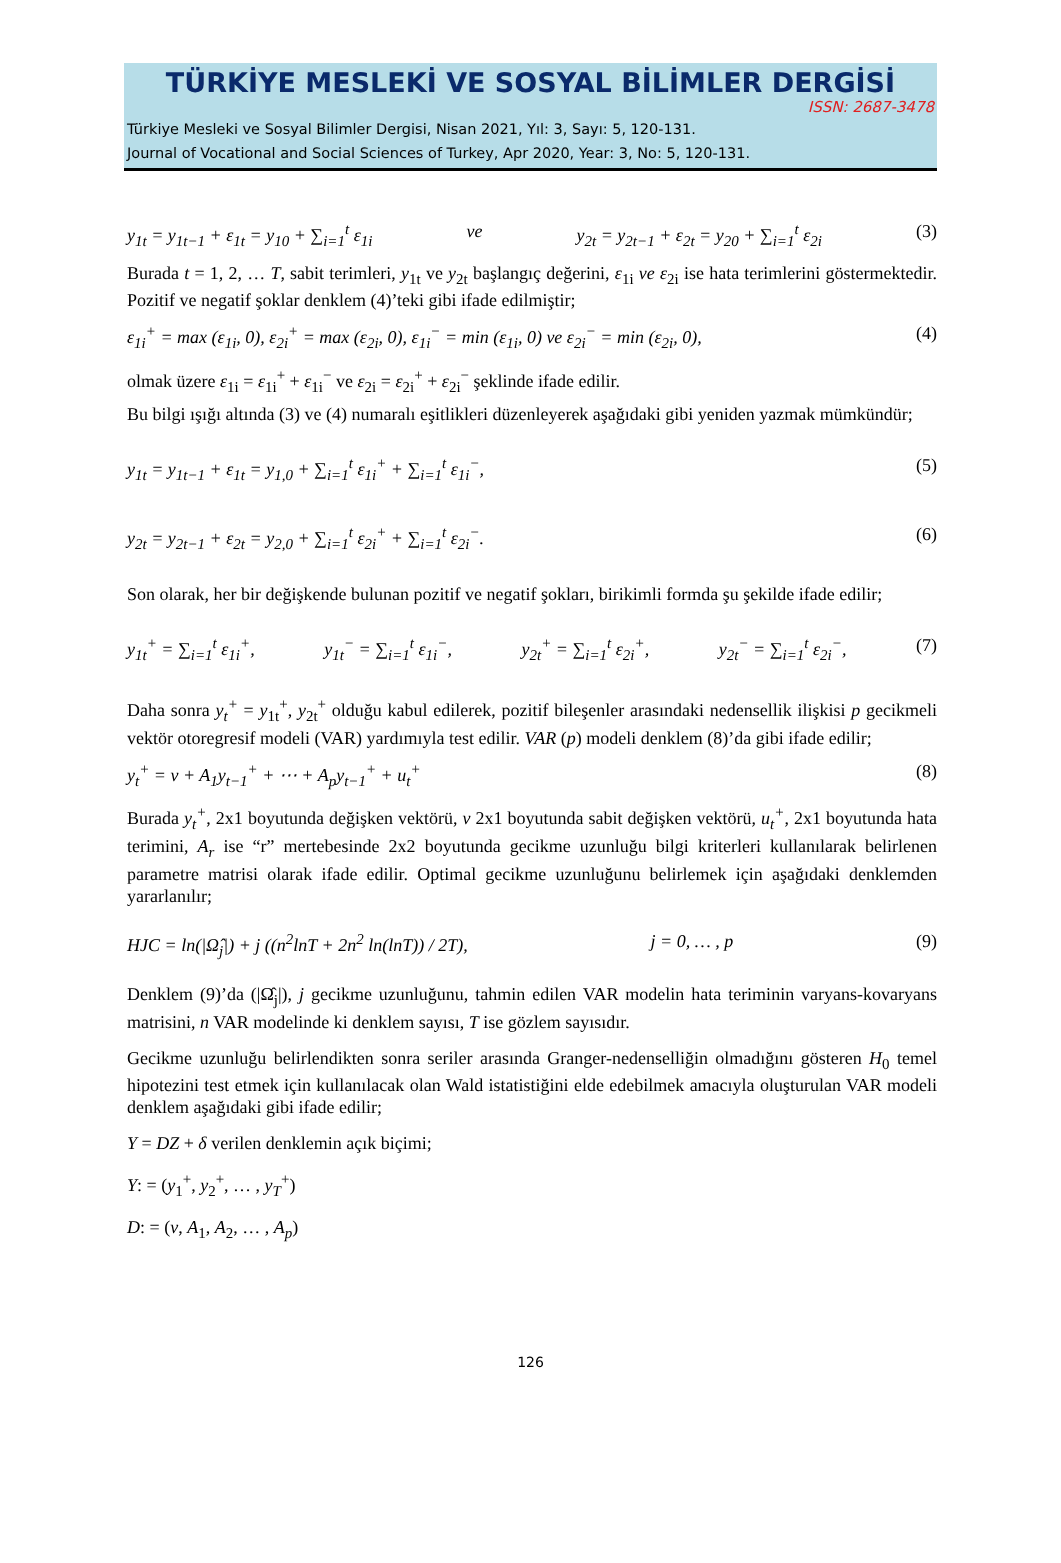TÜRKİYE MESLEKİ VE SOSYAL BİLİMLER DERGİSİ
ISSN: 2687-3478
Türkiye Mesleki ve Sosyal Bilimler Dergisi, Nisan 2021, Yıl: 3, Sayı: 5, 120-131.
Journal of Vocational and Social Sciences of Turkey, Apr 2020, Year: 3, No: 5, 120-131.
y<sub>1t</sub> = y<sub>1t−1</sub> + ε<sub>1t</sub> = y<sub>10</sub> + ∑<sub>i=1</sub><sup>t</sup> ε<sub>1i</sub> ve y<sub>2t</sub> = y<sub>2t−1</sub> + ε<sub>2t</sub> = y<sub>20</sub> + ∑<sub>i=1</sub><sup>t</sup> ε<sub>2i</sub> (3)
Burada t = 1, 2, … T, sabit terimleri, y<sub>1t</sub> ve y<sub>2t</sub> başlangıç değerini, ε<sub>1i</sub> ve ε<sub>2i</sub> ise hata terimlerini göstermektedir. Pozitif ve negatif şoklar denklem (4)’teki gibi ifade edilmiştir;
ε<sub>1i</sub><sup>+</sup> = max (ε<sub>1i</sub>, 0), ε<sub>2i</sub><sup>+</sup> = max (ε<sub>2i</sub>, 0), ε<sub>1i</sub><sup>−</sup> = min (ε<sub>1i</sub>, 0) ve ε<sub>2i</sub><sup>−</sup> = min (ε<sub>2i</sub>, 0), (4)
olmak üzere ε<sub>1i</sub> = ε<sub>1i</sub><sup>+</sup> + ε<sub>1i</sub><sup>−</sup> ve ε<sub>2i</sub> = ε<sub>2i</sub><sup>+</sup> + ε<sub>2i</sub><sup>−</sup> şeklinde ifade edilir.
Bu bilgi ışığı altında (3) ve (4) numaralı eşitlikleri düzenleyerek aşağıdaki gibi yeniden yazmak mümkündür;
y<sub>1t</sub> = y<sub>1t−1</sub> + ε<sub>1t</sub> = y<sub>1,0</sub> + ∑<sub>i=1</sub><sup>t</sup> ε<sub>1i</sub><sup>+</sup> + ∑<sub>i=1</sub><sup>t</sup> ε<sub>1i</sub><sup>−</sup>, (5)
y<sub>2t</sub> = y<sub>2t−1</sub> + ε<sub>2t</sub> = y<sub>2,0</sub> + ∑<sub>i=1</sub><sup>t</sup> ε<sub>2i</sub><sup>+</sup> + ∑<sub>i=1</sub><sup>t</sup> ε<sub>2i</sub><sup>−</sup>. (6)
Son olarak, her bir değişkende bulunan pozitif ve negatif şokları, birikimli formda şu şekilde ifade edilir;
y<sub>1t</sub><sup>+</sup> = ∑<sub>i=1</sub><sup>t</sup> ε<sub>1i</sub><sup>+</sup>, y<sub>1t</sub><sup>−</sup> = ∑<sub>i=1</sub><sup>t</sup> ε<sub>1i</sub><sup>−</sup>, y<sub>2t</sub><sup>+</sup> = ∑<sub>i=1</sub><sup>t</sup> ε<sub>2i</sub><sup>+</sup>, y<sub>2t</sub><sup>−</sup> = ∑<sub>i=1</sub><sup>t</sup> ε<sub>2i</sub><sup>−</sup>, (7)
Daha sonra y<sub>t</sub><sup>+</sup> = y<sub>1t</sub><sup>+</sup>, y<sub>2t</sub><sup>+</sup> olduğu kabul edilerek, pozitif bileşenler arasındaki nedensellik ilişkisi p gecikmeli vektör otoregresif modeli (VAR) yardımıyla test edilir. VAR (p) modeli denklem (8)’da gibi ifade edilir;
y<sub>t</sub><sup>+</sup> = v + A<sub>1</sub>y<sub>t−1</sub><sup>+</sup> + ⋯ + A<sub>p</sub>y<sub>t−1</sub><sup>+</sup> + u<sub>t</sub><sup>+</sup> (8)
Burada y<sub>t</sub><sup>+</sup>, 2x1 boyutunda değişken vektörü, v 2x1 boyutunda sabit değişken vektörü, u<sub>t</sub><sup>+</sup>, 2x1 boyutunda hata terimini, A<sub>r</sub> ise “r” mertebesinde 2x2 boyutunda gecikme uzunluğu bilgi kriterleri kullanılarak belirlenen parametre matrisi olarak ifade edilir. Optimal gecikme uzunluğunu belirlemek için aşağıdaki denklemden yararlanılır;
HJC = ln(|Ω̂<sub>j</sub>|) + j ((n<sup>2</sup>lnT + 2n<sup>2</sup> ln(lnT)) / 2T), j = 0, … , p (9)
Denklem (9)’da (|Ω̂<sub>j</sub>|), j gecikme uzunluğunu, tahmin edilen VAR modelin hata teriminin varyans-kovaryans matrisini, n VAR modelinde ki denklem sayısı, T ise gözlem sayısıdır.
Gecikme uzunluğu belirlendikten sonra seriler arasında Granger-nedenselliğin olmadığını gösteren H<sub>0</sub> temel hipotezini test etmek için kullanılacak olan Wald istatistiğini elde edebilmek amacıyla oluşturulan VAR modeli denklem aşağıdaki gibi ifade edilir;
Y = DZ + δ verilen denklemin açık biçimi;
Y: = (y<sub>1</sub><sup>+</sup>, y<sub>2</sub><sup>+</sup>, … , y<sub>T</sub><sup>+</sup>)
D: = (v, A<sub>1</sub>, A<sub>2</sub>, … , A<sub>p</sub>)
126